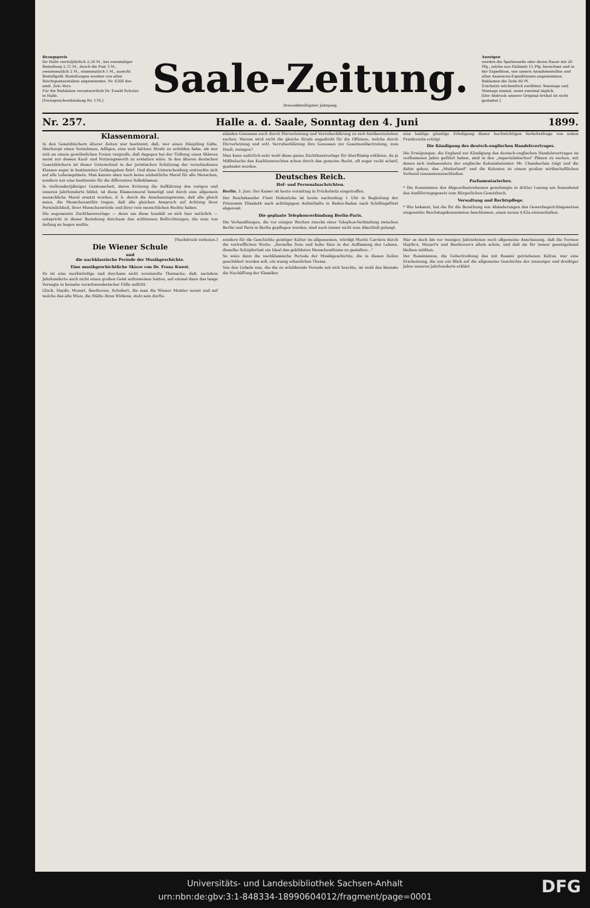Bezugspreis
für Halle vierteljährlich 2,50 M., bei zweimaliger Bestellung 2,75 M., durch die Post 3 M., zweimonatlich 2 M., einmonatlich 1 M., ausschl. Bestellgeld. Bestellungen werden von allen Reichspostanstalten angenommen. Nr. 6308 des amtl. Zeit.-Verz.
Für die Redaktion verantwortlich Dr. Ewald Schulze in Halle.
[Fernsprechverbindung Nr. 176.]
Saale-Zeitung.
Dreiunddreißigster Jahrgang.
Anzeigen
werden die Spaltenzeile oder deren Raum mit 20 Pfg., solche aus Hallemit 15 Pfg. berechnet und in der Expedition, von unsern Annahmestellen und allen Annoncen-Expeditionen angenommen. Reklamen die Zeile 60 Pf.
Erscheint wöchentlich zwölfmal; Sonntags und Montags einmal, sonst zweimal täglich.
[Der Abdruck unserer Original-Artikel ist nicht gestattet.]
Nr. 257. Halle a. d. Saale, Sonntag den 4. Juni 1899.
Klassenmoral.
In den Gesetzbüchern älterer Zeiten war bestimmt, daß, wer einen Häuptling tödte, überhaupt einen Vornehmen, Adligen, eine weit härtere Strafe zu erdulden habe, als wer sich an einem gewöhnlichen Freien vergreife, daß dagegen bei der Tödtung eines Sklaven meist nur dessen Kauf- und Nutzungswerth zu erstatten wäre. In den älteren deutschen Gesetzbüchern ist dieser Unterschied in der juristischen Schätzung der verschiedenen Klassen sogar in bestimmten Geldangaben fixirt. Und diese Unterscheidung erstreckte sich auf alle Lebensgebiete. Man kannte eben noch keine einheitliche Moral für alle Menschen, sondern nur eine bestimmte für die differenten Volksklassen.
In vielhundertjähriger Geistesarbeit, deren Krönung die Aufklärung des vorigen und unseres Jahrhunderts bildet, ist diese Klassenmoral beseitigt und durch eine allgemein menschliche Moral ersetzt worden, d. h. durch die Anschauungsweise, daß alle gleich seien, die Menschenantlitz tragen, daß alle gleichen Anspruch auf Achtung ihrer Persönlichkeit, ihrer Menschenwürde und ihrer rein menschlichen Rechte haben.
Die sogenannte Zuchthausvorlage — denn um diese handelt es sich hier natürlich — entspricht in dieser Beziehung durchaus den schlimmen Befürchtungen, die man von Anfang an hegen mußte.
ständen Genossen auch durch Ehrverletzung und Verrufserklärung zu sich hinüberzuziehen suchen. Warum wird nicht die gleiche Strafe angedroht für die Offiziere, welche durch Ehrverletzung und evtl. Verrufserklärung ihre Genossen zur Gesetzesübertretung, zum Duell, zwingen?
Man kann natürlich sehr wohl diese ganze Zuchthausvorlage für überflüssig erklären, da ja Mißbräuche des Koalitionsrechtes schon durch das gemeine Recht, oft sogar recht scharf, geahndet werden.
Deutsches Reich.
Hof- und Personalnachrichten.
Berlin, 3. Juni. Der Kaiser ist heute vormittag in Pröckelwitz eingetroffen.
Der Reichskanzler Fürst Hohenlohe ist heute nachmittag 1 Uhr in Begleitung der Prinzessin Elisabeth nach achttägigem Aufenthalte in Baden-Baden nach Schillingsfürst abgereist.
Die geplante Telephonverbindung Berlin-Paris.
Die Verhandlungen, die vor einigen Wochen zwecks einer Telephon-Verbindung zwischen Berlin und Paris in Berlin gepflogen wurden, sind noch immer nicht zum Abschluß gelangt.
eine baldige günstige Erledigung dieser hochwichtigen Verkehrsfrage von seiten Frankreichs erfolgt.
Die Kündigung des deutsch-englischen Handelsvertrages.
Die Erwägungen, die England zur Kündigung des deutsch-englischen Handelsvertrages im verflossenen Jahre geführt haben, sind in den „imperialistischen" Plänen zu suchen, mit denen sich insbesondere der englische Kolonialminister Mr. Chamberlain trägt und die dahin gehen, das „Mutterland" und die Kolonien zu einem großen wirthschaftlichen Verband zusammenzuschließen.
Parlamentarisches.
* Die Kommission des Abgeordnetenhauses genehmigte in dritter Lesung am Sonnabend das Ausführungsgesetz zum Bürgerlichen Gesetzbuch.
Verwaltung und Rechtspflege.
* Wie bekannt, hat die für die Berathung von Abänderungen des Gewerbegerichtsgesetzes eingesetzte Reichstagskommission beschlossen, einen neuen § 62a einzuschalten.
[Nachdruck verboten.]
Die Wiener Schule
und
die nachklassische Periode der Musikgeschichte.
Eine musikgeschichtliche Skizze von Dr. Franz Kwest.
Es ist eine merkwürdige und durchaus nicht vereinzelte Thatsache, daß, nachdem Jahrhunderte auch nicht einen großen Geist aufzuweisen hatten, auf einmal dann das lange Versagte in beinahe verschwenderischer Fülle auftritt.
Gluck, Haydn, Mozart, Beethoven, Schubert, die man die Wiener Meister nennt und auf welche das alte Wien, die Stätte ihres Wirkens, stolz sein durfte.
sondern für die Geschichte geistiger Kultur im allgemeinen, würdigt Moritz Carriere durch die vortrefflichen Worte: „Derselbe freie und hohe Sinn in der Auffassung des Lebens, dieselbe Schöpferlust ein Ideal des gebildeten Menschenthums zu gestalten..."
So wäre denn die nachklassische Periode der Musikgeschichte, die in diesen Zeilen geschildert werden soll, ein wenig erbauliches Thema.
Von den Uebeln nun, die die zu schildernde Periode mit sich brachte, ist wohl das kleinste die Nachäffung der Klassiker.
War es doch bis vor wenigen Jahrzehnten noch allgemeine Anschauung, daß die Formen Haydn's, Mozart's und Beethoven's allein schön, und daß sie für immer gesetzgebend bleiben müßten.
Der Rossinismus, die Uebertreibung des mit Rossini getriebenen Kultus, war eine Erscheinung, die nur ein Blick auf die allgemeine Geschichte der zwanziger und dreißiger Jahre unseres Jahrhunderts erklärt.
Universitäts- und Landesbibliothek Sachsen-Anhalt
urn:nbn:de:gbv:3:1-848334-18990604012/fragment/page=0001
DFG